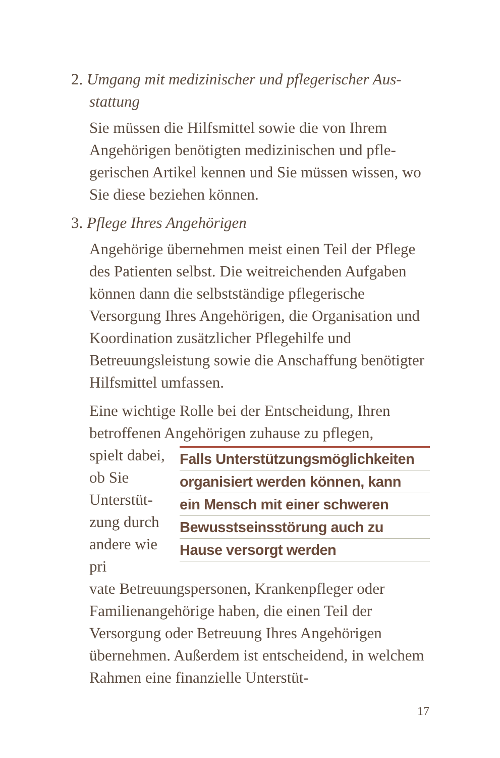2. Umgang mit medizinischer und pflegerischer Aus-
stattung
Sie müssen die Hilfsmittel sowie die von Ihrem Angehörigen benötigten medizinischen und pfle­gerischen Artikel kennen und Sie müssen wissen, wo Sie diese beziehen können.
3. Pflege Ihres Angehörigen
Angehörige übernehmen meist einen Teil der Pflege des Patienten selbst. Die weitreichen­den Aufgaben können dann die selbstständige pflegerische Versorgung Ihres Angehörigen, die Organisation und Koordination zusätzlicher Pflegehilfe und Betreuungsleistung sowie die An­schaffung benötigter Hilfsmittel umfassen.
Eine wichtige Rolle bei der Entscheidung, Ih­ren betroffenen Angehörigen zuhause zu pflegen,
spielt da­bei, ob Sie Unterstüt­zung durch andere wie pri­
Falls Unterstützungsmöglichkeiten
organisiert werden können, kann
ein Mensch mit einer schweren
Bewusstseinsstörung auch zu
Hause versorgt werden
vate Betreuungspersonen, Krankenpfleger oder Familienangehörige haben, die einen Teil der Versorgung oder Betreuung Ihres Angehöri­gen übernehmen. Außerdem ist entscheidend, in welchem Rahmen eine finanzielle Unterstüt-
17